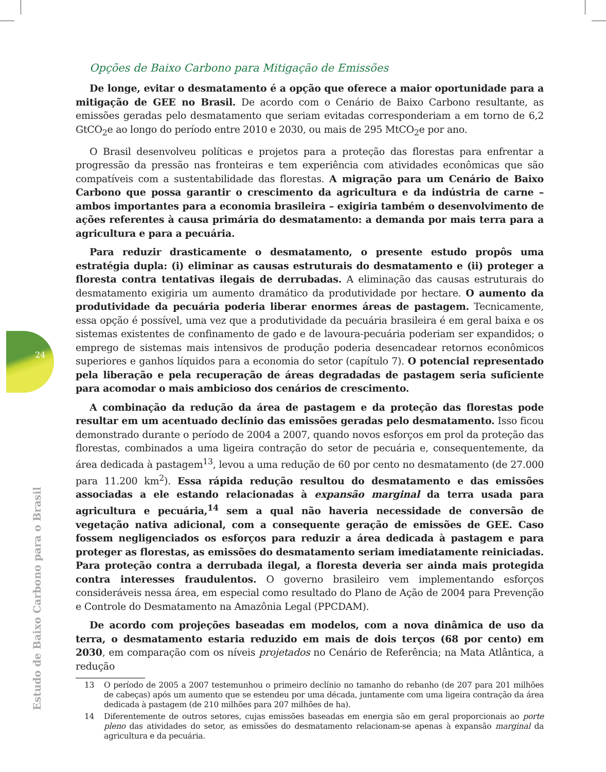24
Estudo de Baixo Carbono para o Brasil
Opções de Baixo Carbono para Mitigação de Emissões
De longe, evitar o desmatamento é a opção que oferece a maior oportunidade para a mitigação de GEE no Brasil. De acordo com o Cenário de Baixo Carbono resultante, as emissões geradas pelo desmatamento que seriam evitadas corresponderiam a em torno de 6,2 GtCO<sub>2</sub>e ao longo do período entre 2010 e 2030, ou mais de 295 MtCO<sub>2</sub>e por ano.
O Brasil desenvolveu políticas e projetos para a proteção das florestas para enfrentar a progressão da pressão nas fronteiras e tem experiência com atividades econômicas que são compatíveis com a sustentabilidade das florestas. A migração para um Cenário de Baixo Carbono que possa garantir o crescimento da agricultura e da indústria de carne – ambos importantes para a economia brasileira – exigiria também o desenvolvimento de ações referentes à causa primária do desmatamento: a demanda por mais terra para a agricultura e para a pecuária.
Para reduzir drasticamente o desmatamento, o presente estudo propôs uma estratégia dupla: (i) eliminar as causas estruturais do desmatamento e (ii) proteger a floresta contra tentativas ilegais de derrubadas. A eliminação das causas estruturais do desmatamento exigiria um aumento dramático da produtividade por hectare. O aumento da produtividade da pecuária poderia liberar enormes áreas de pastagem. Tecnicamente, essa opção é possível, uma vez que a produtividade da pecuária brasileira é em geral baixa e os sistemas existentes de confinamento de gado e de lavoura-pecuária poderiam ser expandidos; o emprego de sistemas mais intensivos de produção poderia desencadear retornos econômicos superiores e ganhos líquidos para a economia do setor (capítulo 7). O potencial representado pela liberação e pela recuperação de áreas degradadas de pastagem seria suficiente para acomodar o mais ambicioso dos cenários de crescimento.
A combinação da redução da área de pastagem e da proteção das florestas pode resultar em um acentuado declínio das emissões geradas pelo desmatamento. Isso ficou demonstrado durante o período de 2004 a 2007, quando novos esforços em prol da proteção das florestas, combinados a uma ligeira contração do setor de pecuária e, consequentemente, da área dedicada à pastagem<sup>13</sup>, levou a uma redução de 60 por cento no desmatamento (de 27.000 para 11.200 km<sup>2</sup>). Essa rápida redução resultou do desmatamento e das emissões associadas a ele estando relacionadas à expansão marginal da terra usada para agricultura e pecuária,<sup>14</sup> sem a qual não haveria necessidade de conversão de vegetação nativa adicional, com a consequente geração de emissões de GEE. Caso fossem negligenciados os esforços para reduzir a área dedicada à pastagem e para proteger as florestas, as emissões do desmatamento seriam imediatamente reiniciadas. Para proteção contra a derrubada ilegal, a floresta deveria ser ainda mais protegida contra interesses fraudulentos. O governo brasileiro vem implementando esforços consideráveis nessa área, em especial como resultado do Plano de Ação de 2004 para Prevenção e Controle do Desmatamento na Amazônia Legal (PPCDAM).
De acordo com projeções baseadas em modelos, com a nova dinâmica de uso da terra, o desmatamento estaria reduzido em mais de dois terços (68 por cento) em 2030, em comparação com os níveis projetados no Cenário de Referência; na Mata Atlântica, a redução
13 O período de 2005 a 2007 testemunhou o primeiro declínio no tamanho do rebanho (de 207 para 201 milhões de cabeças) após um aumento que se estendeu por uma década, juntamente com uma ligeira contração da área dedicada à pastagem (de 210 milhões para 207 milhões de ha).
14 Diferentemente de outros setores, cujas emissões baseadas em energia são em geral proporcionais ao porte pleno das atividades do setor, as emissões do desmatamento relacionam-se apenas à expansão marginal da agricultura e da pecuária.